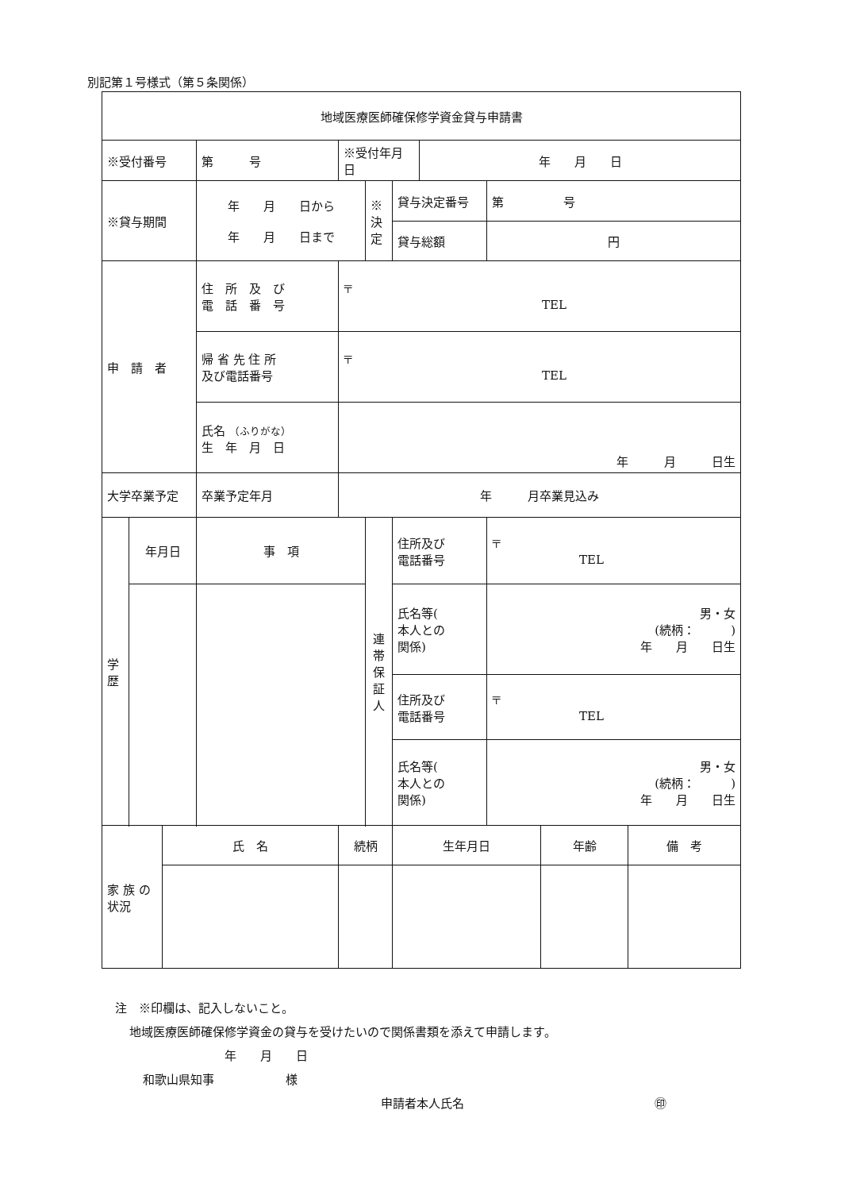別記第１号様式（第５条関係）
| 地域医療医師確保修学資金貸与申請書 | | | | | | | | | | |
| ※受付番号 | | | 第 号 | ※受付年月日 | | | 年 月 日 | | | |
| ※貸与期間 | | | 年 月 日から 年 月 日まで | | ※決定 | 貸与決定番号 | | 第 号 | | |
| | | | | | | 貸与総額 | | 円 | | |
| 申 請 者 | | | 住 所 及 び 電 話 番 号 | 〒 TEL | | | | | | |
| | | | 帰 省 先 住 所 及び電話番号 | 〒 TEL | | | | | | |
| | | | 氏名 （ふりがな） 生 年 月 日 | 年 月 日生 | | | | | | |
| 大学卒業予定 | | | 卒業予定年月 | 年 月卒業見込み | | | | | | |
| 学 歴 | 年月日 | | 事 項 | | 連 帯 保 証 人 | 住所及び 電話番号 | | 〒 TEL | | |
| | | | | | | 氏名等( 本人との 関係) | | 男・女 (続柄： ) 年 月 日生 | | |
| | | | | | | 住所及び 電話番号 | | 〒 TEL | | |
| | | | | | | 氏名等( 本人との 関係) | | 男・女 (続柄： ) 年 月 日生 | | |
| 家 族 の 状況 | | 氏 名 | | 続柄 | | 生年月日 | | | 年齢 | 備 考 |
注　※印欄は、記入しないこと。
地域医療医師確保修学資金の貸与を受けたいので関係書類を添えて申請します。
年　　月　　日
和歌山県知事　　　　　　様
申請者本人氏名　　　　　　　　　　　　　　　　㊞